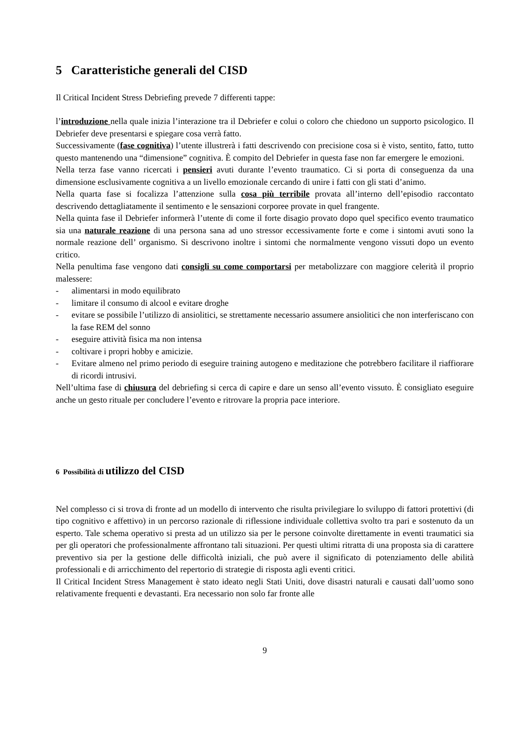5 Caratteristiche generali del CISD
Il Critical Incident Stress Debriefing prevede 7 differenti tappe:
l’introduzione nella quale inizia l’interazione tra il Debriefer e colui o coloro che chiedono un supporto psicologico. Il Debriefer deve presentarsi e spiegare cosa verrà fatto.
Successivamente (fase cognitiva) l’utente illustrerà i fatti descrivendo con precisione cosa si è visto, sentito, fatto, tutto questo mantenendo una “dimensione” cognitiva. È compito del Debriefer in questa fase non far emergere le emozioni.
Nella terza fase vanno ricercati i pensieri avuti durante l’evento traumatico. Ci si porta di conseguenza da una dimensione esclusivamente cognitiva a un livello emozionale cercando di unire i fatti con gli stati d’animo.
Nella quarta fase si focalizza l’attenzione sulla cosa più terribile provata all’interno dell’episodio raccontato descrivendo dettagliatamente il sentimento e le sensazioni corporee provate in quel frangente.
Nella quinta fase il Debriefer informerà l’utente di come il forte disagio provato dopo quel specifico evento traumatico sia una naturale reazione di una persona sana ad uno stressor eccessivamente forte e come i sintomi avuti sono la normale reazione dell’ organismo. Si descrivono inoltre i sintomi che normalmente vengono vissuti dopo un evento critico.
Nella penultima fase vengono dati consigli su come comportarsi per metabolizzare con maggiore celerità il proprio malessere:
- alimentarsi in modo equilibrato
- limitare il consumo di alcool e evitare droghe
- evitare se possibile l’utilizzo di ansiolitici, se strettamente necessario assumere ansiolitici che non interferiscano con la fase REM del sonno
- eseguire attività fisica ma non intensa
- coltivare i propri hobby e amicizie.
- Evitare almeno nel primo periodo di eseguire training autogeno e meditazione che potrebbero facilitare il riaffiorare di ricordi intrusivi.
Nell’ultima fase di chiusura del debriefing si cerca di capire e dare un senso all’evento vissuto. È consigliato eseguire anche un gesto rituale per concludere l’evento e ritrovare la propria pace interiore.
6 Possibilità di utilizzo del CISD
Nel complesso ci si trova di fronte ad un modello di intervento che risulta privilegiare lo sviluppo di fattori protettivi (di tipo cognitivo e affettivo) in un percorso razionale di riflessione individuale collettiva svolto tra pari e sostenuto da un esperto. Tale schema operativo si presta ad un utilizzo sia per le persone coinvolte direttamente in eventi traumatici sia per gli operatori che professionalmente affrontano tali situazioni. Per questi ultimi ritratta di una proposta sia di carattere preventivo sia per la gestione delle difficoltà iniziali, che può avere il significato di potenziamento delle abilità professionali e di arricchimento del repertorio di strategie di risposta agli eventi critici.
Il Critical Incident Stress Management è stato ideato negli Stati Uniti, dove disastri naturali e causati dall’uomo sono relativamente frequenti e devastanti. Era necessario non solo far fronte alle
9